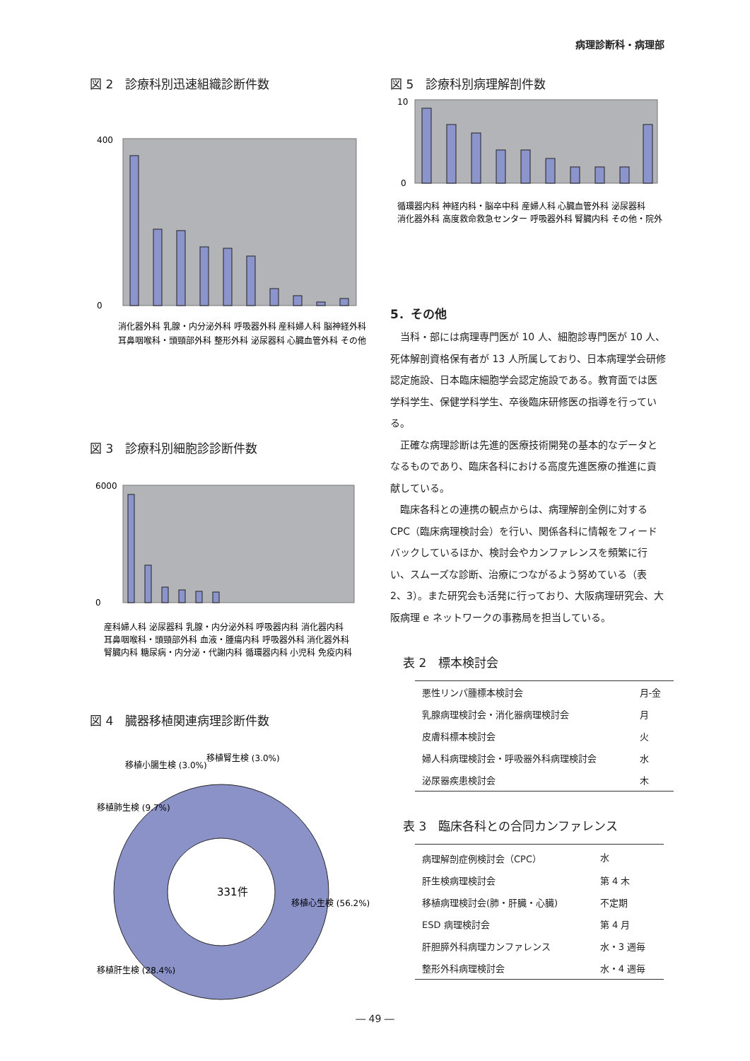病理診断科・病理部
図 2　診療科別迅速組織診断件数
400
0
消化器外科 乳腺・内分泌外科 呼吸器外科 産科婦人科 脳神経外科
耳鼻咽喉科・頭頸部外科 整形外科 泌尿器科 心臓血管外科 その他
図 3　診療科別細胞診診断件数
6000
0
産科婦人科 泌尿器科 乳腺・内分泌外科 呼吸器内科 消化器内科
耳鼻咽喉科・頭頸部外科 血液・腫瘍内科 呼吸器外科 消化器外科
腎臓内科 糖尿病・内分泌・代謝内科 循環器内科 小児科 免疫内科
図 4　臓器移植関連病理診断件数
331件
移植心生検 (56.2%)
移植肝生検 (28.4%)
移植肺生検 (9.7%)
移植小腸生検 (3.0%)
移植腎生検 (3.0%)
図 5　診療科別病理解剖件数
10
0
循環器内科 神経内科・脳卒中科 産婦人科 心臓血管外科 泌尿器科
消化器外科 高度救命救急センター 呼吸器外科 腎臓内科 その他・院外
5．その他
当科・部には病理専門医が 10 人、細胞診専門医が 10 人、死体解剖資格保有者が 13 人所属しており、日本病理学会研修認定施設、日本臨床細胞学会認定施設である。教育面では医学科学生、保健学科学生、卒後臨床研修医の指導を行っている。
正確な病理診断は先進的医療技術開発の基本的なデータとなるものであり、臨床各科における高度先進医療の推進に貢献している。
臨床各科との連携の観点からは、病理解剖全例に対する CPC（臨床病理検討会）を行い、関係各科に情報をフィードバックしているほか、検討会やカンファレンスを頻繁に行い、スムーズな診断、治療につながるよう努めている（表 2、3）。また研究会も活発に行っており、大阪病理研究会、大阪病理 e ネットワークの事務局を担当している。
表 2　標本検討会
| 悪性リンパ腫標本検討会 | 月-金 |
| 乳腺病理検討会・消化器病理検討会 | 月 |
| 皮膚科標本検討会 | 火 |
| 婦人科病理検討会・呼吸器外科病理検討会 | 水 |
| 泌尿器疾患検討会 | 木 |
表 3　臨床各科との合同カンファレンス
| 病理解剖症例検討会（CPC） | 水 |
| 肝生検病理検討会 | 第 4 木 |
| 移植病理検討会(肺・肝臓・心臓) | 不定期 |
| ESD 病理検討会 | 第 4 月 |
| 肝胆膵外科病理カンファレンス | 水・3 週毎 |
| 整形外科病理検討会 | 水・4 週毎 |
― 49 ―